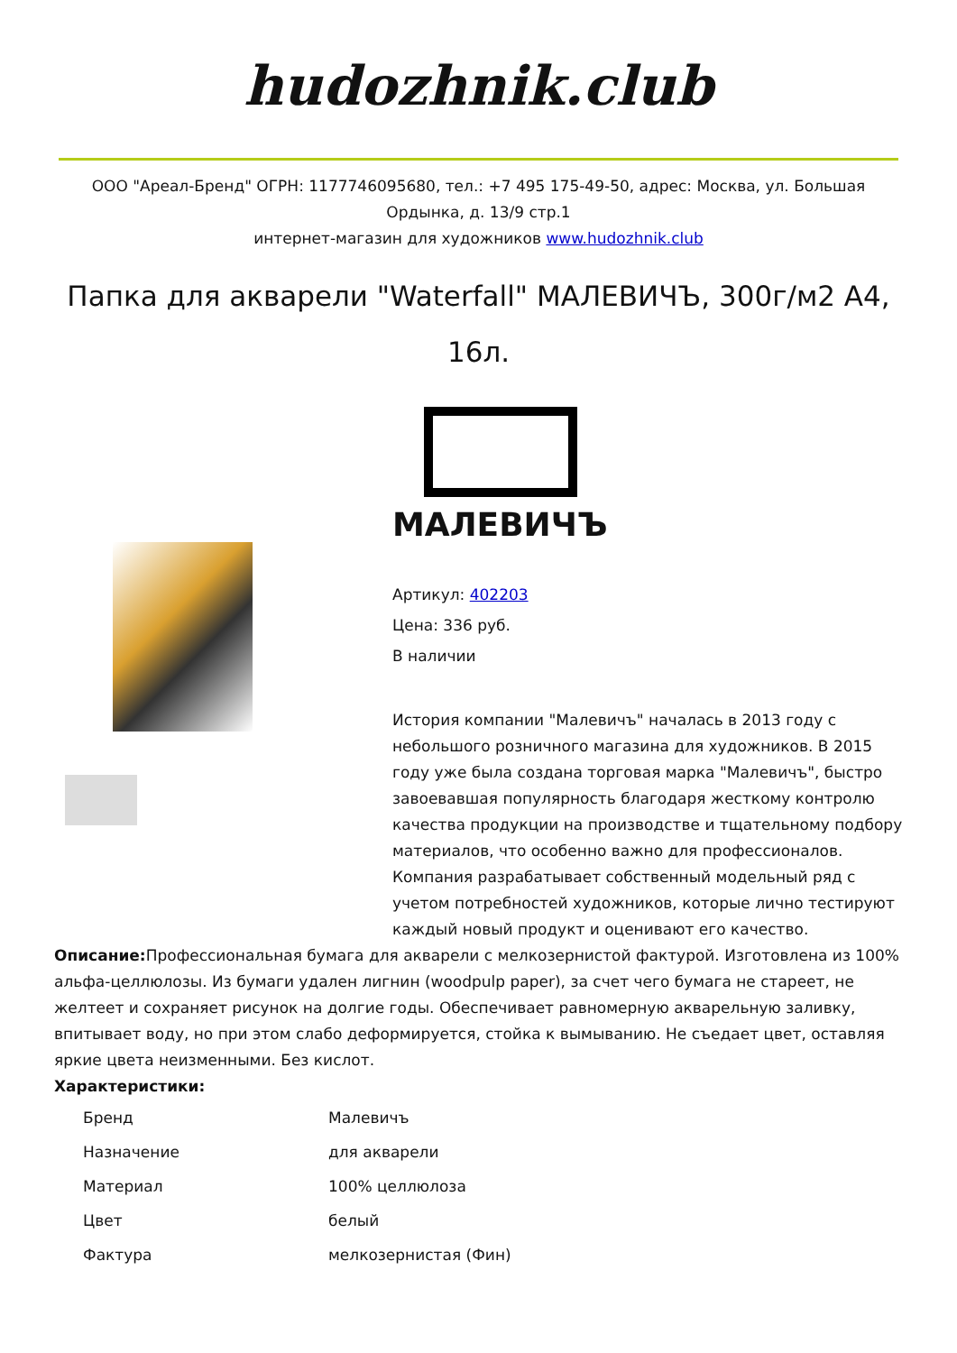hudozhnik.club
ООО "Ареал-Бренд" ОГРН: 1177746095680, тел.: +7 495 175-49-50, адрес: Москва, ул. Большая Ордынка, д. 13/9 стр.1
интернет-магазин для художников www.hudozhnik.club
Папка для акварели "Waterfall" МАЛЕВИЧЪ, 300г/м2 А4, 16л.
МАЛЕВИЧЪ
Артикул: 402203
Цена: 336 руб.
В наличии
История компании "Малевичъ" началась в 2013 году с небольшого розничного магазина для художников. В 2015 году уже была создана торговая марка "Малевичъ", быстро завоевавшая популярность благодаря жесткому контролю качества продукции на производстве и тщательному подбору материалов, что особенно важно для профессионалов. Компания разрабатывает собственный модельный ряд с учетом потребностей художников, которые лично тестируют каждый новый продукт и оценивают его качество.
Описание: Профессиональная бумага для акварели с мелкозернистой фактурой. Изготовлена из 100% альфа-целлюлозы. Из бумаги удален лигнин (woodpulp paper), за счет чего бумага не стареет, не желтеет и сохраняет рисунок на долгие годы. Обеспечивает равномерную акварельную заливку, впитывает воду, но при этом слабо деформируется, стойка к вымыванию. Не съедает цвет, оставляя яркие цвета неизменными. Без кислот.
Характеристики:
| Бренд | Малевичъ |
| Назначение | для акварели |
| Материал | 100% целлюлоза |
| Цвет | белый |
| Фактура | мелкозернистая (Фин) |